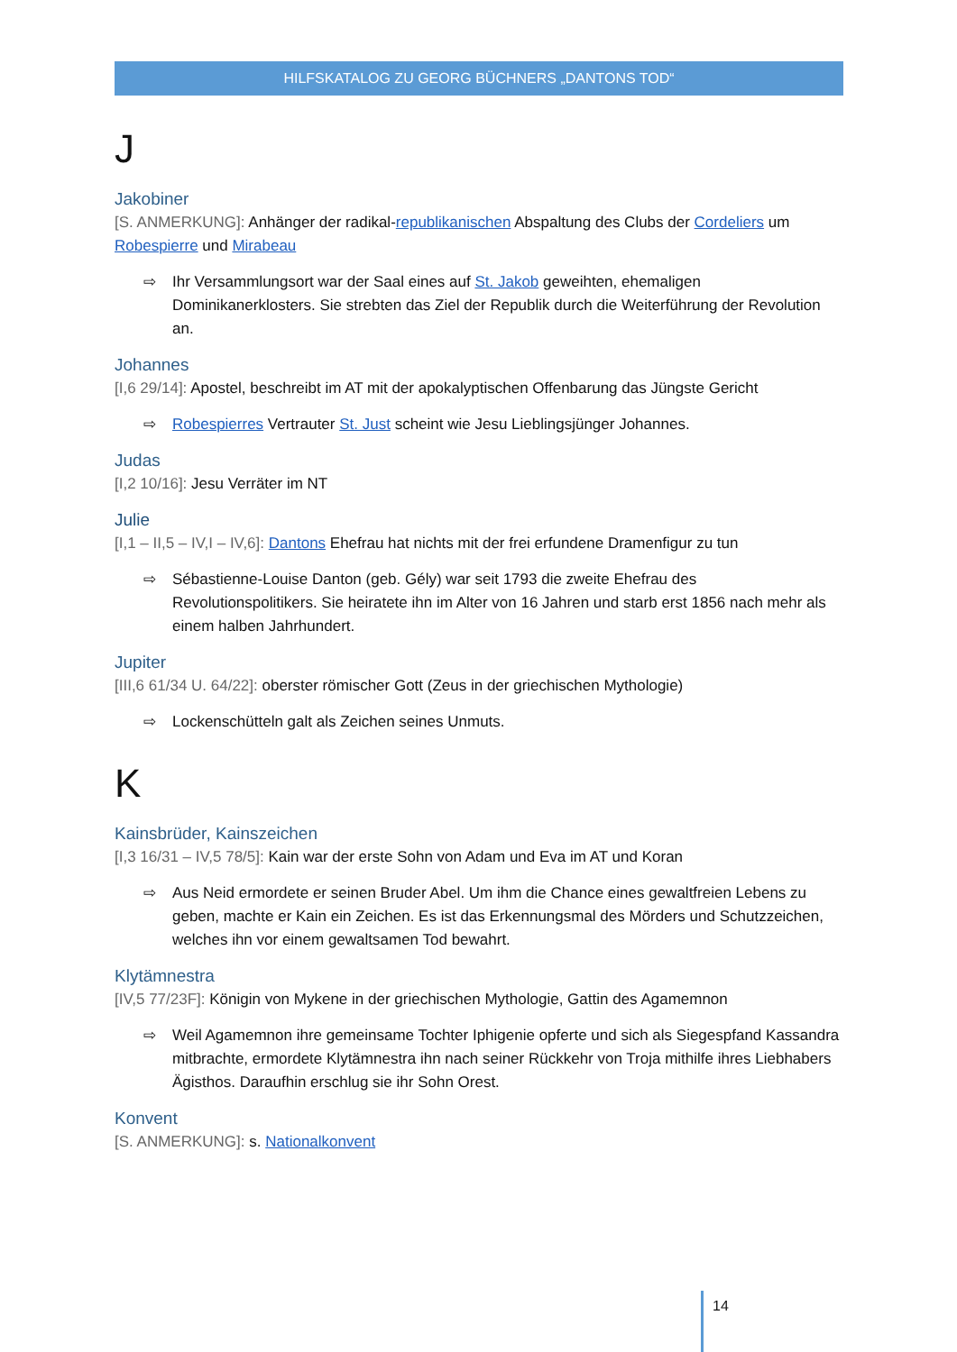HILFSKATALOG ZU GEORG BÜCHNERS „DANTONS TOD“
J
Jakobiner
[S. ANMERKUNG]: Anhänger der radikal-republikanischen Abspaltung des Clubs der Cordeliers um Robespierre und Mirabeau
⇨ Ihr Versammlungsort war der Saal eines auf St. Jakob geweihten, ehemaligen Dominikanerklosters. Sie strebten das Ziel der Republik durch die Weiterführung der Revolution an.
Johannes
[I,6 29/14]: Apostel, beschreibt im AT mit der apokalyptischen Offenbarung das Jüngste Gericht
⇨ Robespierres Vertrauter St. Just scheint wie Jesu Lieblingsjünger Johannes.
Judas
[I,2 10/16]: Jesu Verräter im NT
Julie
[I,1 – II,5 – IV,I – IV,6]: Dantons Ehefrau hat nichts mit der frei erfundene Dramenfigur zu tun
⇨ Sébastienne-Louise Danton (geb. Gély) war seit 1793 die zweite Ehefrau des Revolutionspolitikers. Sie heiratete ihn im Alter von 16 Jahren und starb erst 1856 nach mehr als einem halben Jahrhundert.
Jupiter
[III,6 61/34 U. 64/22]: oberster römischer Gott (Zeus in der griechischen Mythologie)
⇨ Lockenschütteln galt als Zeichen seines Unmuts.
K
Kainsbrüder, Kainszeichen
[I,3 16/31 – IV,5 78/5]: Kain war der erste Sohn von Adam und Eva im AT und Koran
⇨ Aus Neid ermordete er seinen Bruder Abel. Um ihm die Chance eines gewaltfreien Lebens zu geben, machte er Kain ein Zeichen. Es ist das Erkennungsmal des Mörders und Schutzzeichen, welches ihn vor einem gewaltsamen Tod bewahrt.
Klytämnestra
[IV,5 77/23F]: Königin von Mykene in der griechischen Mythologie, Gattin des Agamemnon
⇨ Weil Agamemnon ihre gemeinsame Tochter Iphigenie opferte und sich als Siegespfand Kassandra mitbrachte, ermordete Klytämnestra ihn nach seiner Rückkehr von Troja mithilfe ihres Liebhabers Ägisthos. Daraufhin erschlug sie ihr Sohn Orest.
Konvent
[S. ANMERKUNG]: s. Nationalkonvent
14